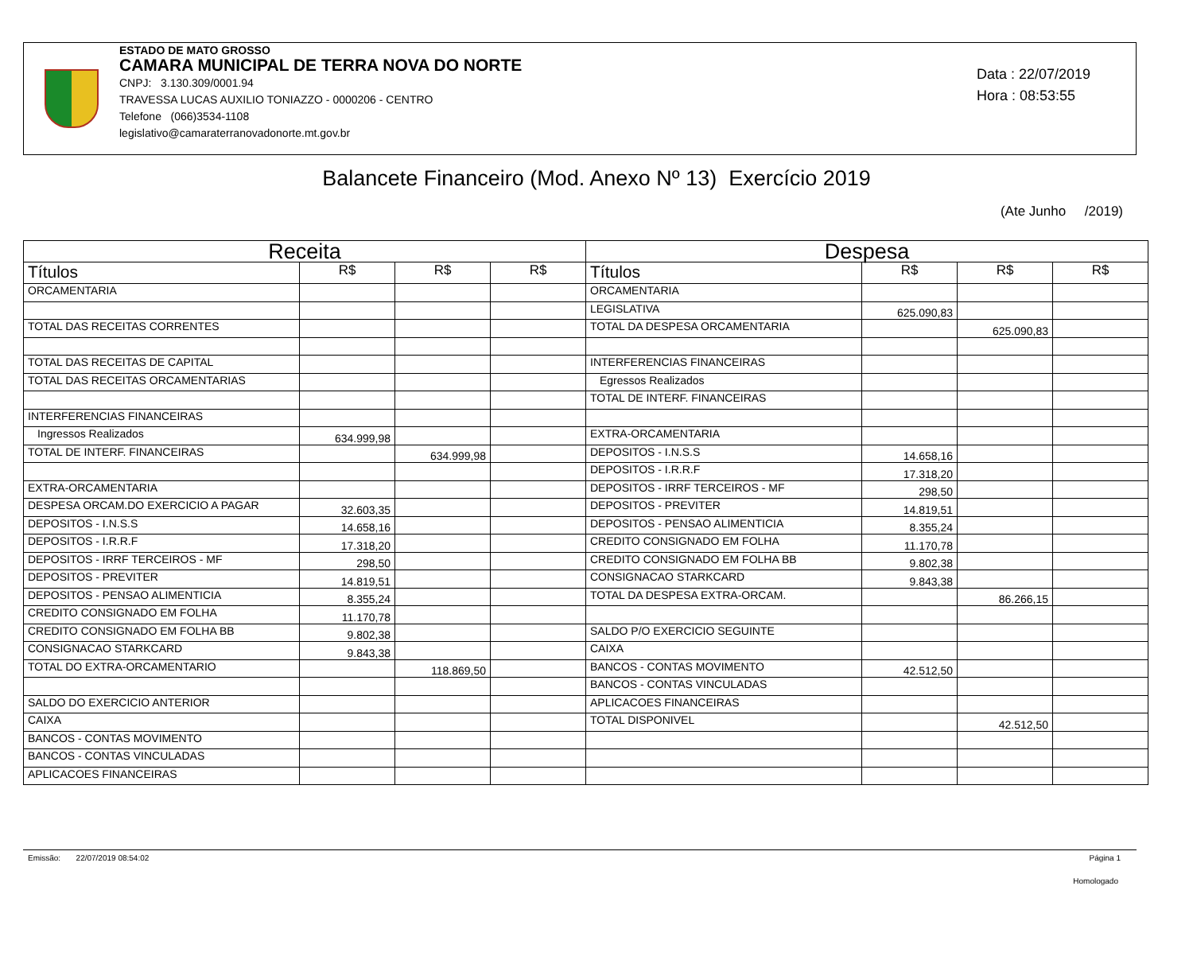ESTADO DE MATO GROSSO
CAMARA MUNICIPAL DE TERRA NOVA DO NORTE
CNPJ: 3.130.309/0001.94
TRAVESSA LUCAS AUXILIO TONIAZZO - 0000206 - CENTRO
Telefone (066)3534-1108
legislativo@camaraterranovadonorte.mt.gov.br
Data : 22/07/2019
Hora : 08:53:55
Balancete Financeiro (Mod. Anexo Nº 13) Exercício 2019
(Ate Junho /2019)
| Receita | | | | Despesa | | | |
| --- | --- | --- | --- | --- | --- | --- | --- |
| Títulos | R$ | R$ | R$ | Títulos | R$ | R$ | R$ |
| ORCAMENTARIA | | | | ORCAMENTARIA | | | |
| | | | | LEGISLATIVA | 625.090,83 | | |
| TOTAL DAS RECEITAS CORRENTES | | | | TOTAL DA DESPESA ORCAMENTARIA | | 625.090,83 | |
| TOTAL DAS RECEITAS DE CAPITAL | | | | INTERFERENCIAS FINANCEIRAS | | | |
| TOTAL DAS RECEITAS ORCAMENTARIAS | | | | Egressos Realizados | | | |
| | | | | TOTAL DE INTERF. FINANCEIRAS | | | |
| INTERFERENCIAS FINANCEIRAS | | | | | | | |
| Ingressos Realizados | 634.999,98 | | | EXTRA-ORCAMENTARIA | | | |
| TOTAL DE INTERF. FINANCEIRAS | | 634.999,98 | | DEPOSITOS - I.N.S.S | 14.658,16 | | |
| | | | | DEPOSITOS - I.R.R.F | 17.318,20 | | |
| EXTRA-ORCAMENTARIA | | | | DEPOSITOS - IRRF TERCEIROS - MF | 298,50 | | |
| DESPESA ORCAM.DO EXERCICIO A PAGAR | 32.603,35 | | | DEPOSITOS - PREVITER | 14.819,51 | | |
| DEPOSITOS - I.N.S.S | 14.658,16 | | | DEPOSITOS - PENSAO ALIMENTICIA | 8.355,24 | | |
| DEPOSITOS - I.R.R.F | 17.318,20 | | | CREDITO CONSIGNADO EM FOLHA | 11.170,78 | | |
| DEPOSITOS - IRRF TERCEIROS - MF | 298,50 | | | CREDITO CONSIGNADO EM FOLHA BB | 9.802,38 | | |
| DEPOSITOS - PREVITER | 14.819,51 | | | CONSIGNACAO STARKCARD | 9.843,38 | | |
| DEPOSITOS - PENSAO ALIMENTICIA | 8.355,24 | | | TOTAL DA DESPESA EXTRA-ORCAM. | | 86.266,15 | |
| CREDITO CONSIGNADO EM FOLHA | 11.170,78 | | | | | | |
| CREDITO CONSIGNADO EM FOLHA BB | 9.802,38 | | | SALDO P/O EXERCICIO SEGUINTE | | | |
| CONSIGNACAO STARKCARD | 9.843,38 | | | CAIXA | | | |
| TOTAL DO EXTRA-ORCAMENTARIO | | 118.869,50 | | BANCOS - CONTAS MOVIMENTO | 42.512,50 | | |
| | | | | BANCOS - CONTAS VINCULADAS | | | |
| SALDO DO EXERCICIO ANTERIOR | | | | APLICACOES FINANCEIRAS | | | |
| CAIXA | | | | TOTAL DISPONIVEL | | 42.512,50 | |
| BANCOS - CONTAS MOVIMENTO | | | | | | | |
| BANCOS - CONTAS VINCULADAS | | | | | | | |
| APLICACOES FINANCEIRAS | | | | | | | |
Emissão: 22/07/2019 08:54:02 Página 1
Homologado